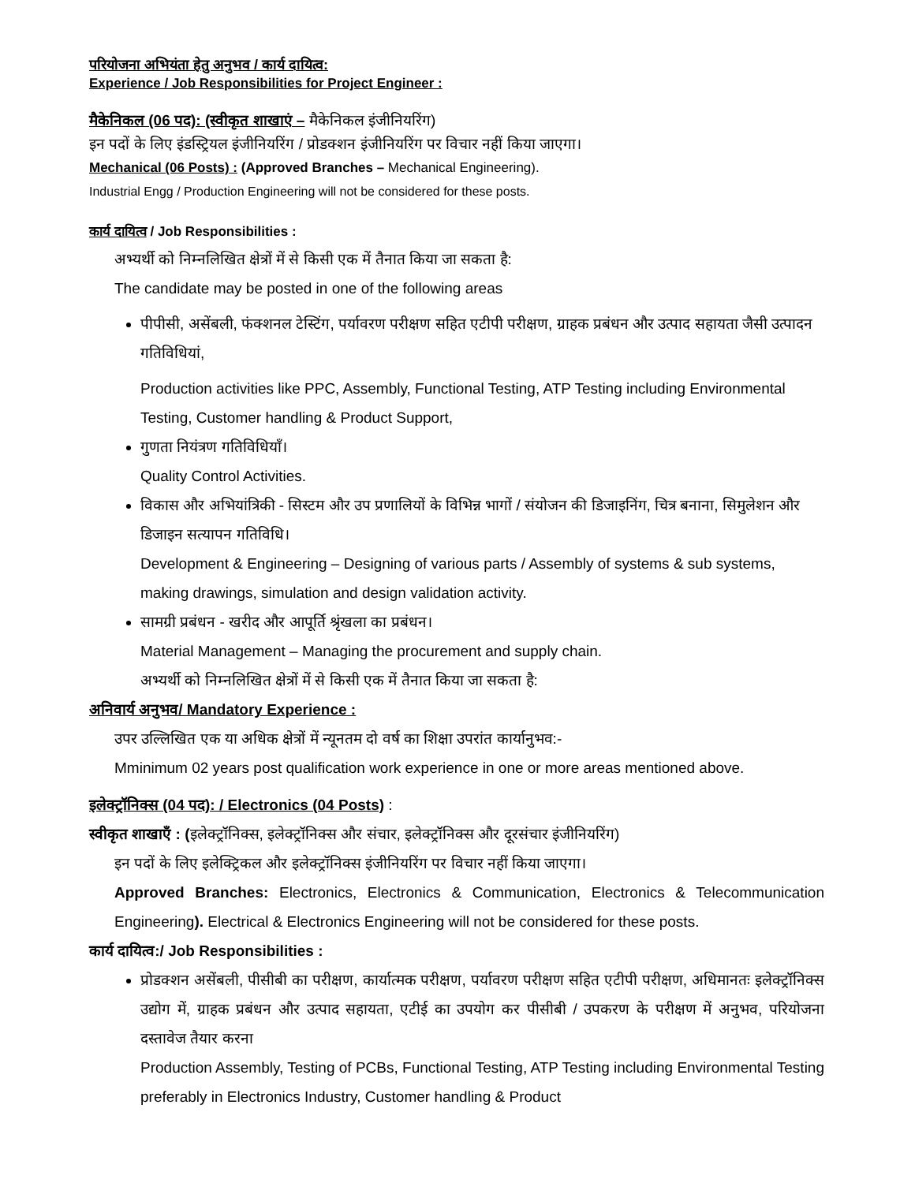परियोजना अभियंता हेतु अनुभव / कार्य दायित्व:
Experience / Job Responsibilities for Project Engineer :
मैकेनिकल (06 पद): (स्वीकृत शाखाएं – मैकेनिकल इंजीनियरिंग)
इन पदों के लिए इंडस्ट्रियल इंजीनियरिंग / प्रोडक्शन इंजीनियरिंग पर विचार नहीं किया जाएगा।
Mechanical (06 Posts) : (Approved Branches – Mechanical Engineering).
Industrial Engg / Production Engineering will not be considered for these posts.
कार्य दायित्व / Job Responsibilities :
अभ्यर्थी को निम्नलिखित क्षेत्रों में से किसी एक में तैनात किया जा सकता है:
The candidate may be posted in one of the following areas
पीपीसी, असेंबली, फंक्शनल टेस्टिंग, पर्यावरण परीक्षण सहित एटीपी परीक्षण, ग्राहक प्रबंधन और उत्पाद सहायता जैसी उत्पादन गतिविधियां,
Production activities like PPC, Assembly, Functional Testing, ATP Testing including Environmental Testing, Customer handling & Product Support,
गुणता नियंत्रण गतिविधियाँ।
Quality Control Activities.
विकास और अभियांत्रिकी - सिस्टम और उप प्रणालियों के विभिन्न भागों / संयोजन की डिजाइनिंग, चित्र बनाना, सिमुलेशन और डिजाइन सत्यापन गतिविधि।
Development & Engineering – Designing of various parts / Assembly of systems & sub systems, making drawings, simulation and design validation activity.
सामग्री प्रबंधन - खरीद और आपूर्ति श्रृंखला का प्रबंधन।
Material Management – Managing the procurement and supply chain.
अभ्यर्थी को निम्नलिखित क्षेत्रों में से किसी एक में तैनात किया जा सकता है:
अनिवार्य अनुभव/ Mandatory Experience :
उपर उल्लिखित एक या अधिक क्षेत्रों में न्यूनतम दो वर्ष का शिक्षा उपरांत कार्यानुभव:-
Mminimum 02 years post qualification work experience in one or more areas mentioned above.
इलेक्ट्रॉनिक्स (04 पद): / Electronics (04 Posts) :
स्वीकृत शाखाएँ : (इलेक्ट्रॉनिक्स, इलेक्ट्रॉनिक्स और संचार, इलेक्ट्रॉनिक्स और दूरसंचार इंजीनियरिंग)
इन पदों के लिए इलेक्ट्रिकल और इलेक्ट्रॉनिक्स इंजीनियरिंग पर विचार नहीं किया जाएगा।
Approved Branches: Electronics, Electronics & Communication, Electronics & Telecommunication Engineering). Electrical & Electronics Engineering will not be considered for these posts.
कार्य दायित्व:/ Job Responsibilities :
प्रोडक्शन असेंबली, पीसीबी का परीक्षण, कार्यात्मक परीक्षण, पर्यावरण परीक्षण सहित एटीपी परीक्षण, अधिमानतः इलेक्ट्रॉनिक्स उद्योग में, ग्राहक प्रबंधन और उत्पाद सहायता, एटीई का उपयोग कर पीसीबी / उपकरण के परीक्षण में अनुभव, परियोजना दस्तावेज तैयार करना
Production Assembly, Testing of PCBs, Functional Testing, ATP Testing including Environmental Testing preferably in Electronics Industry, Customer handling & Product